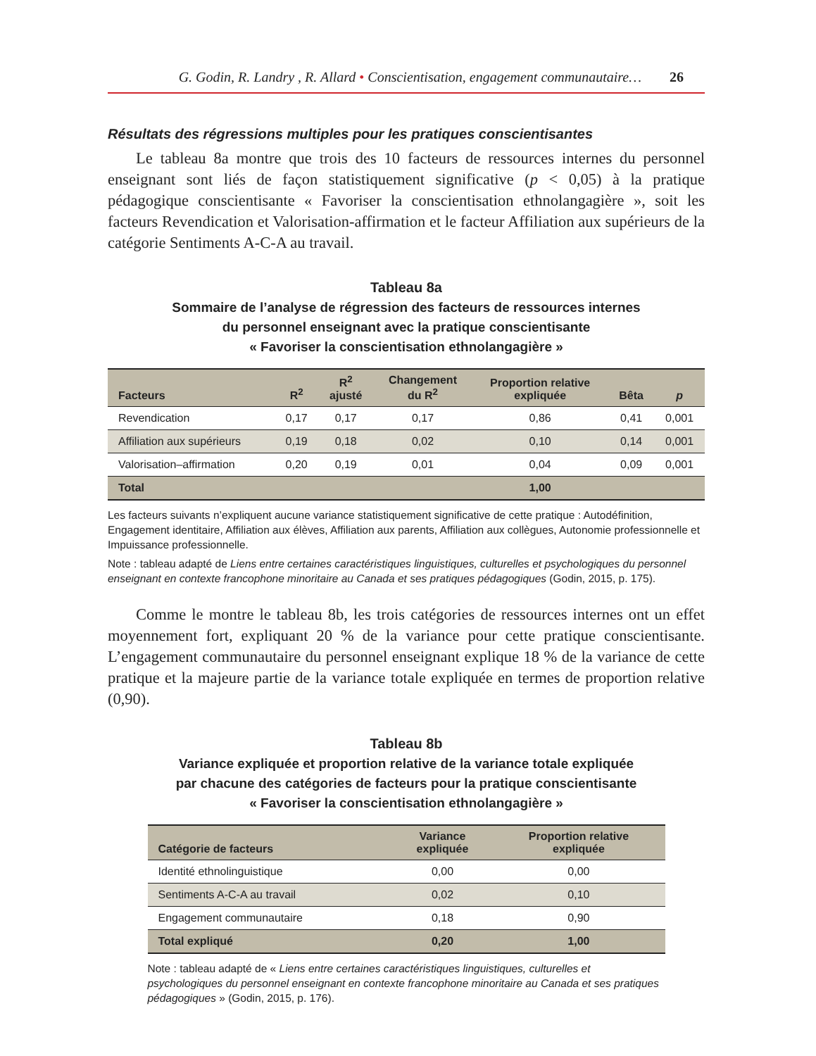G. Godin, R. Landry , R. Allard • Conscientisation, engagement communautaire… 26
Résultats des régressions multiples pour les pratiques conscientisantes
Le tableau 8a montre que trois des 10 facteurs de ressources internes du personnel enseignant sont liés de façon statistiquement significative (p < 0,05) à la pratique pédagogique conscientisante « Favoriser la conscientisation ethnolangagière », soit les facteurs Revendication et Valorisation-affirmation et le facteur Affiliation aux supérieurs de la catégorie Sentiments A-C-A au travail.
Tableau 8a
Sommaire de l’analyse de régression des facteurs de ressources internes
du personnel enseignant avec la pratique conscientisante
« Favoriser la conscientisation ethnolangagière »
| Facteurs | R<sup>2</sup> | R<sup>2</sup> ajusté | Changement du R<sup>2</sup> | Proportion relative expliquée | Bêta | p |
| --- | --- | --- | --- | --- | --- | --- |
| Revendication | 0,17 | 0,17 | 0,17 | 0,86 | 0,41 | 0,001 |
| Affiliation aux supérieurs | 0,19 | 0,18 | 0,02 | 0,10 | 0,14 | 0,001 |
| Valorisation–affirmation | 0,20 | 0,19 | 0,01 | 0,04 | 0,09 | 0,001 |
| Total | | | | 1,00 | | |
Les facteurs suivants n’expliquent aucune variance statistiquement significative de cette pratique : Autodéfinition, Engagement identitaire, Affiliation aux élèves, Affiliation aux parents, Affiliation aux collègues, Autonomie professionnelle et Impuissance professionnelle.
Note : tableau adapté de Liens entre certaines caractéristiques linguistiques, culturelles et psychologiques du personnel enseignant en contexte francophone minoritaire au Canada et ses pratiques pédagogiques (Godin, 2015, p. 175).
Comme le montre le tableau 8b, les trois catégories de ressources internes ont un effet moyennement fort, expliquant 20 % de la variance pour cette pratique conscientisante. L’engagement communautaire du personnel enseignant explique 18 % de la variance de cette pratique et la majeure partie de la variance totale expliquée en termes de proportion relative (0,90).
Tableau 8b
Variance expliquée et proportion relative de la variance totale expliquée
par chacune des catégories de facteurs pour la pratique conscientisante
« Favoriser la conscientisation ethnolangagière »
| Catégorie de facteurs | Variance expliquée | Proportion relative expliquée |
| --- | --- | --- |
| Identité ethnolinguistique | 0,00 | 0,00 |
| Sentiments A-C-A au travail | 0,02 | 0,10 |
| Engagement communautaire | 0,18 | 0,90 |
| Total expliqué | 0,20 | 1,00 |
Note : tableau adapté de « Liens entre certaines caractéristiques linguistiques, culturelles et psychologiques du personnel enseignant en contexte francophone minoritaire au Canada et ses pratiques pédagogiques » (Godin, 2015, p. 176).